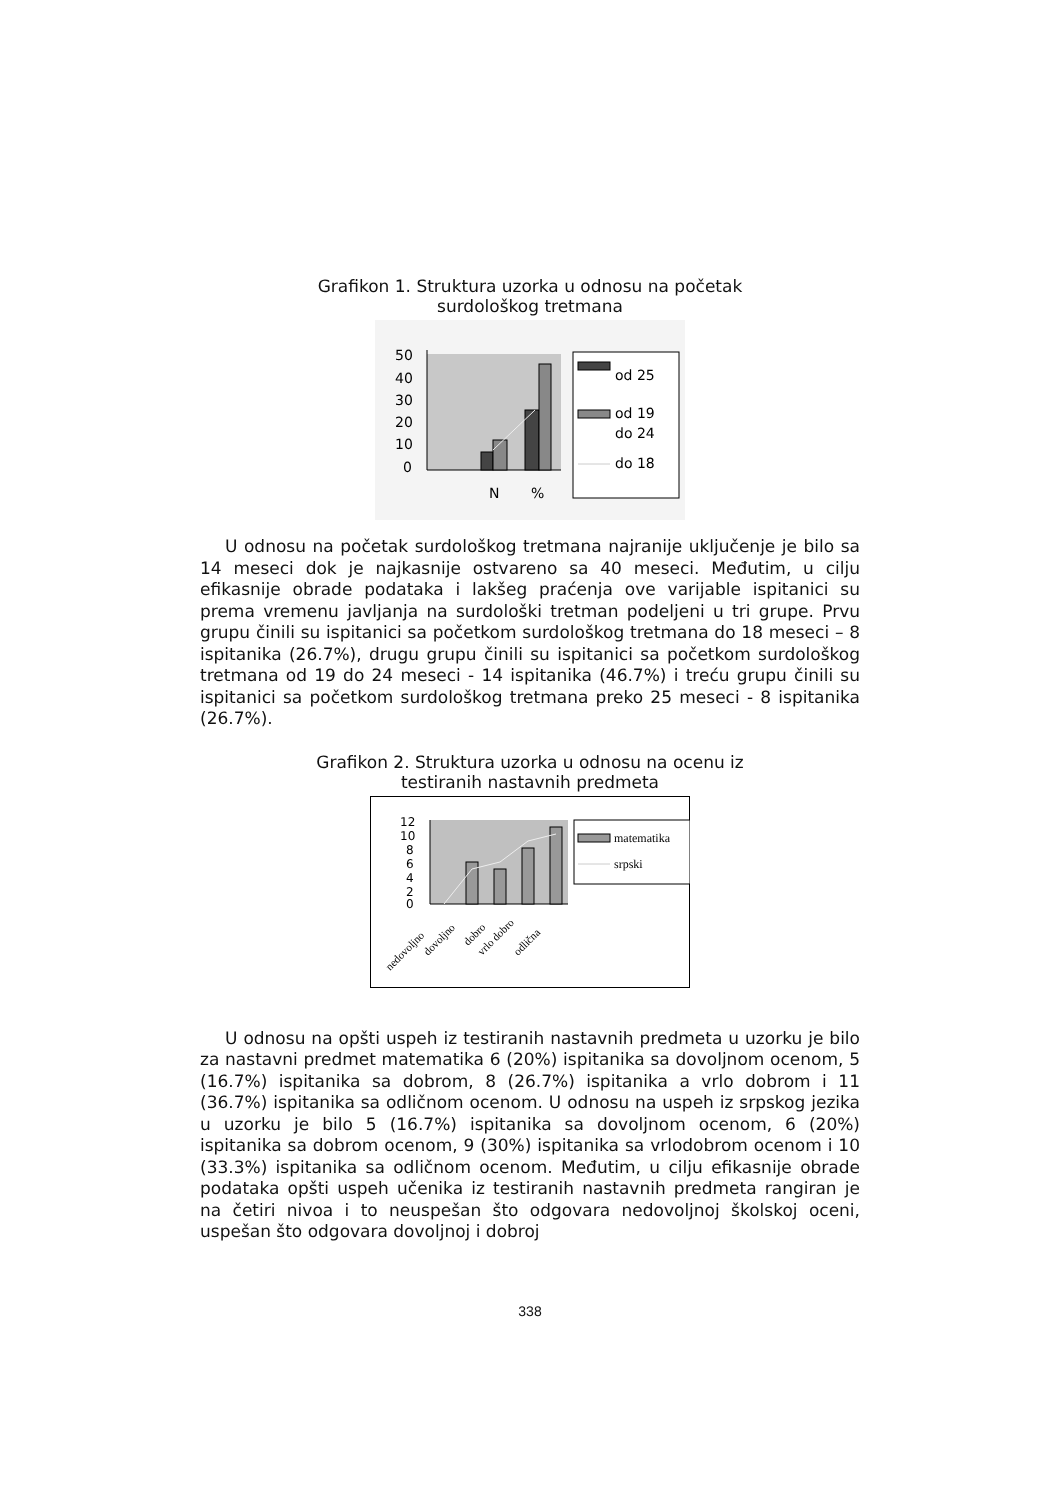Grafikon 1. Struktura uzorka u odnosu na početak
surdološkog tretmana
50
40
30
20
10
0
N
%
od 25
od 19
do 24
do 18
U odnosu na početak surdološkog tretmana najranije uključenje je bilo sa 14 meseci dok je najkasnije ostvareno sa 40 meseci. Međutim, u cilju efikasnije obrade podataka i lakšeg praćenja ove varijable ispitanici su prema vremenu javljanja na surdološki tretman podeljeni u tri grupe. Prvu grupu činili su ispitanici sa početkom surdološkog tretmana do 18 meseci – 8 ispitanika (26.7%), drugu grupu činili su ispitanici sa početkom surdološkog tretmana od 19 do 24 meseci - 14 ispitanika (46.7%) i treću grupu činili su ispitanici sa početkom surdološkog tretmana preko 25 meseci - 8 ispitanika (26.7%).
Grafikon 2. Struktura uzorka u odnosu na ocenu iz
testiranih nastavnih predmeta
12
10
8
6
4
2
0
nedovoljno
dovoljno
dobro
vrlo dobro
odlična
matematika
srpski
U odnosu na opšti uspeh iz testiranih nastavnih predmeta u uzorku je bilo za nastavni predmet matematika 6 (20%) ispitanika sa dovoljnom ocenom, 5 (16.7%) ispitanika sa dobrom, 8 (26.7%) ispitanika a vrlo dobrom i 11 (36.7%) ispitanika sa odličnom ocenom. U odnosu na uspeh iz srpskog jezika u uzorku je bilo 5 (16.7%) ispitanika sa dovoljnom ocenom, 6 (20%) ispitanika sa dobrom ocenom, 9 (30%) ispitanika sa vrlodobrom ocenom i 10 (33.3%) ispitanika sa odličnom ocenom. Međutim, u cilju efikasnije obrade podataka opšti uspeh učenika iz testiranih nastavnih predmeta rangiran je na četiri nivoa i to neuspešan što odgovara nedovoljnoj školskoj oceni, uspešan što odgovara dovoljnoj i dobroj
338